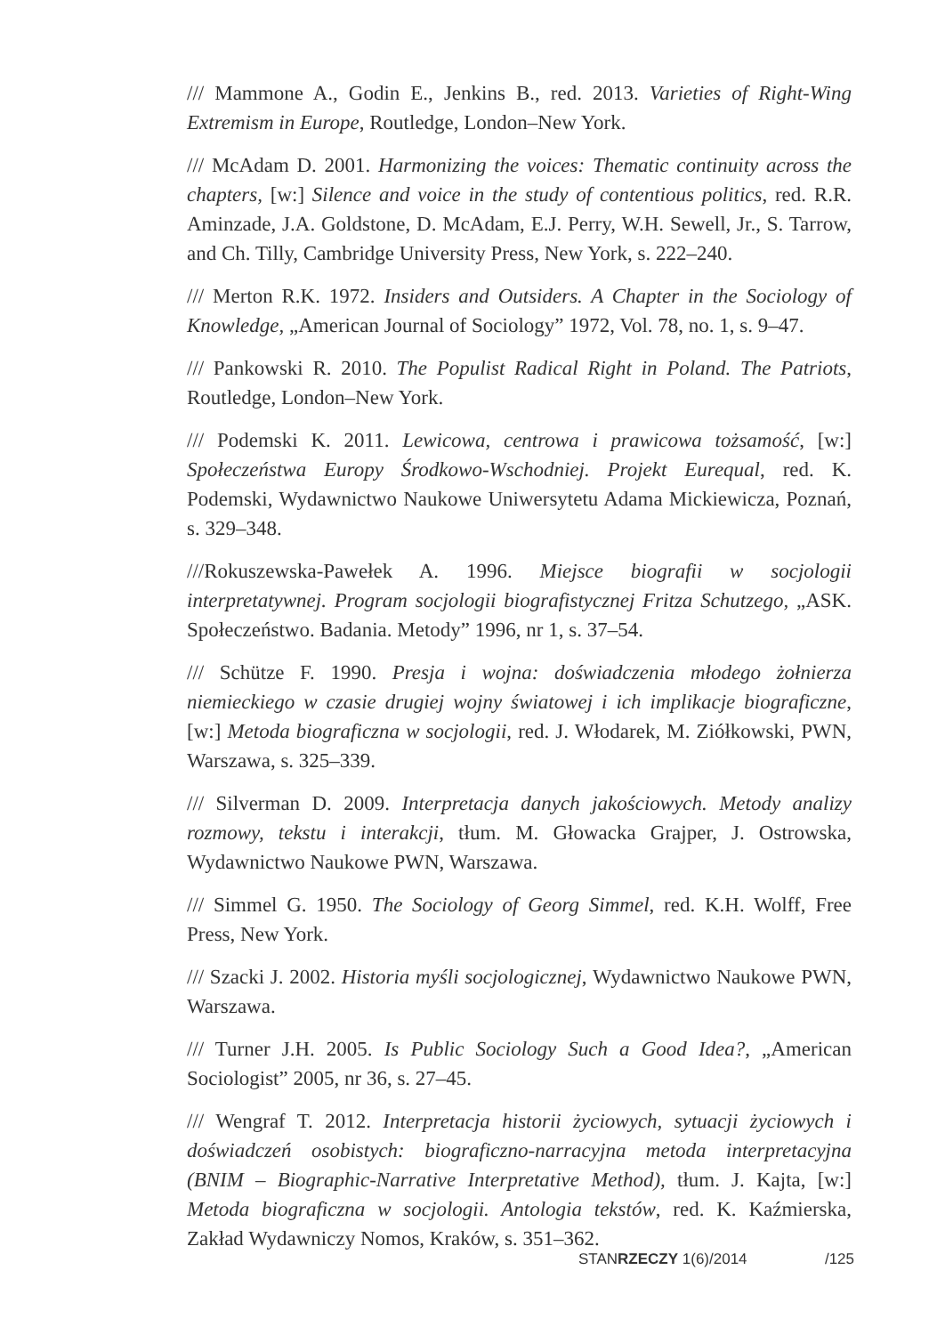/// Mammone A., Godin E., Jenkins B., red. 2013. Varieties of Right-Wing Extremism in Europe, Routledge, London–New York.
/// McAdam D. 2001. Harmonizing the voices: Thematic continuity across the chapters, [w:] Silence and voice in the study of contentious politics, red. R.R. Aminzade, J.A. Goldstone, D. McAdam, E.J. Perry, W.H. Sewell, Jr., S. Tarrow, and Ch. Tilly, Cambridge University Press, New York, s. 222–240.
/// Merton R.K. 1972. Insiders and Outsiders. A Chapter in the Sociology of Knowledge, „American Journal of Sociology” 1972, Vol. 78, no. 1, s. 9–47.
/// Pankowski R. 2010. The Populist Radical Right in Poland. The Patriots, Routledge, London–New York.
/// Podemski K. 2011. Lewicowa, centrowa i prawicowa tożsamość, [w:] Społeczeństwa Europy Środkowo-Wschodniej. Projekt Eurequal, red. K. Podemski, Wydawnictwo Naukowe Uniwersytetu Adama Mickiewicza, Poznań, s. 329–348.
///Rokuszewska-Pawełek A. 1996. Miejsce biografii w socjologii interpretatywnej. Program socjologii biografistycznej Fritza Schutzego, „ASK. Społeczeństwo. Badania. Metody” 1996, nr 1, s. 37–54.
/// Schütze F. 1990. Presja i wojna: doświadczenia młodego żołnierza niemieckiego w czasie drugiej wojny światowej i ich implikacje biograficzne, [w:] Metoda biograficzna w socjologii, red. J. Włodarek, M. Ziółkowski, PWN, Warszawa, s. 325–339.
/// Silverman D. 2009. Interpretacja danych jakościowych. Metody analizy rozmowy, tekstu i interakcji, tłum. M. Głowacka Grajper, J. Ostrowska, Wydawnictwo Naukowe PWN, Warszawa.
/// Simmel G. 1950. The Sociology of Georg Simmel, red. K.H. Wolff, Free Press, New York.
/// Szacki J. 2002. Historia myśli socjologicznej, Wydawnictwo Naukowe PWN, Warszawa.
/// Turner J.H. 2005. Is Public Sociology Such a Good Idea?, „American Sociologist” 2005, nr 36, s. 27–45.
/// Wengraf T. 2012. Interpretacja historii życiowych, sytuacji życiowych i doświadczeń osobistych: biograficzno-narracyjna metoda interpretacyjna (BNIM – Biographic-Narrative Interpretative Method), tłum. J. Kajta, [w:] Metoda biograficzna w socjologii. Antologia tekstów, red. K. Kaźmierska, Zakład Wydawniczy Nomos, Kraków, s. 351–362.
STANRZECZY 1(6)/2014 /125